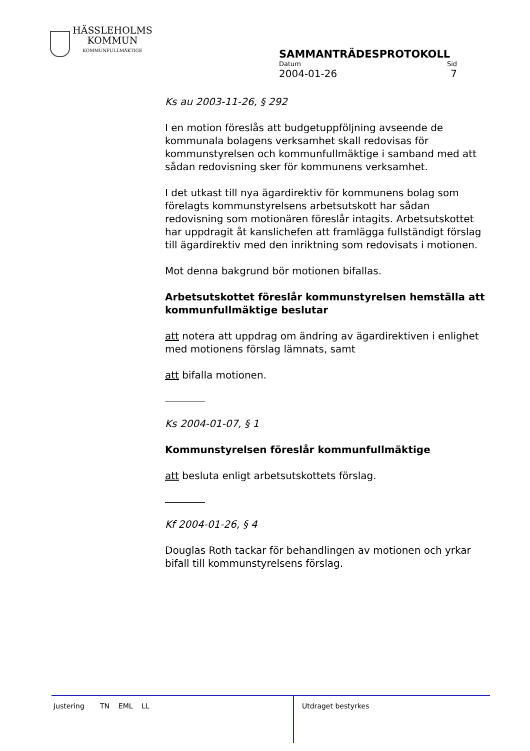HÄSSLEHOLMS
KOMMUN
KOMMUNFULLMÄKTIGE
SAMMANTRÄDESPROTOKOLL
Datum Sid
2004-01-26 7
Ks au 2003-11-26, § 292
I en motion föreslås att budgetuppföljning avseende de kommunala bolagens verksamhet skall redovisas för kommunstyrelsen och kommunfullmäktige i samband med att sådan redovisning sker för kommunens verksamhet.
I det utkast till nya ägardirektiv för kommunens bolag som förelagts kommunstyrelsens arbetsutskott har sådan redovisning som motionären föreslår intagits. Arbetsutskottet har uppdragit åt kanslichefen att framlägga fullständigt förslag till ägardirektiv med den inriktning som redovisats i motionen.
Mot denna bakgrund bör motionen bifallas.
Arbetsutskottet föreslår kommunstyrelsen hemställa att kommunfullmäktige beslutar
att notera att uppdrag om ändring av ägardirektiven i enlighet med motionens förslag lämnats, samt
att bifalla motionen.
Ks 2004-01-07, § 1
Kommunstyrelsen föreslår kommunfullmäktige
att besluta enligt arbetsutskottets förslag.
Kf 2004-01-26, § 4
Douglas Roth tackar för behandlingen av motionen och yrkar bifall till kommunstyrelsens förslag.
Justering TN EML LL
Utdraget bestyrkes